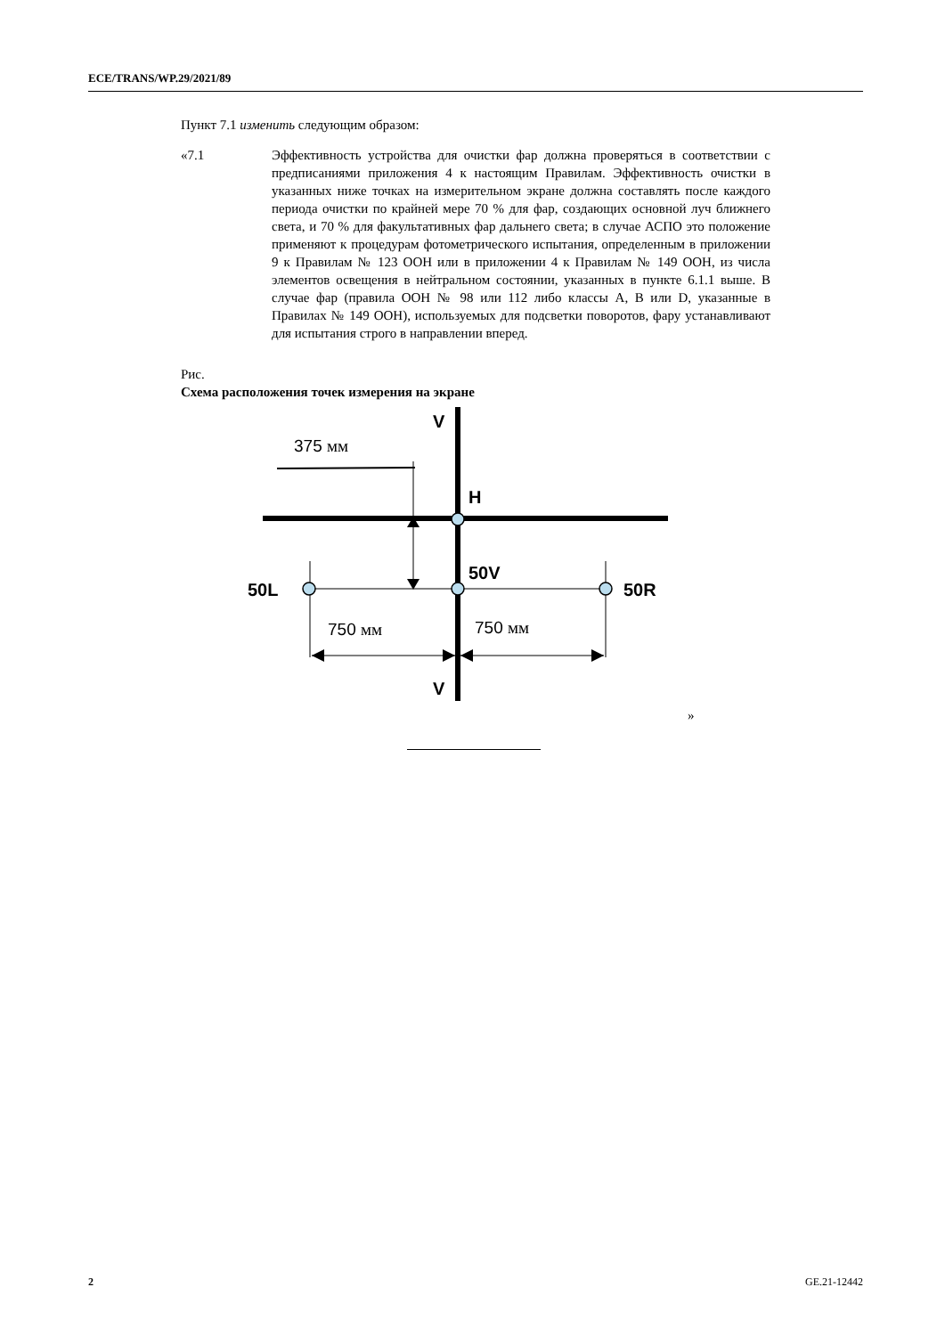ECE/TRANS/WP.29/2021/89
Пункт 7.1 изменить следующим образом:
«7.1 Эффективность устройства для очистки фар должна проверяться в соответствии с предписаниями приложения 4 к настоящим Правилам. Эффективность очистки в указанных ниже точках на измерительном экране должна составлять после каждого периода очистки по крайней мере 70 % для фар, создающих основной луч ближнего света, и 70 % для факультативных фар дальнего света; в случае АСПО это положение применяют к процедурам фотометрического испытания, определенным в приложении 9 к Правилам № 123 ООН или в приложении 4 к Правилам № 149 ООН, из числа элементов освещения в нейтральном состоянии, указанных в пункте 6.1.1 выше. В случае фар (правила ООН № 98 или 112 либо классы A, B или D, указанные в Правилах № 149 ООН), используемых для подсветки поворотов, фару устанавливают для испытания строго в направлении вперед.
Рис.
Схема расположения точек измерения на экране
V
H
50V
50L
50R
V
375 мм
750 мм
750 мм
»
2 GE.21-12442